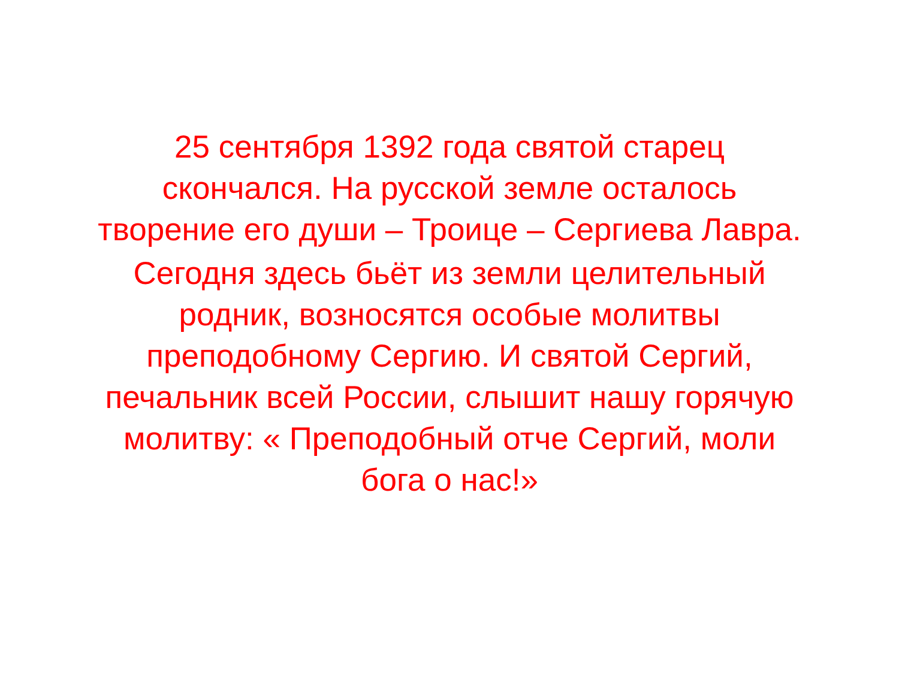25 сентября 1392 года святой старец
скончался. На русской земле осталось
творение его души – Троице – Сергиева Лавра.
Сегодня здесь бьёт из земли целительный
родник, возносятся особые молитвы
преподобному Сергию. И святой Сергий,
печальник всей России, слышит нашу горячую
молитву: « Преподобный отче Сергий, моли
бога о нас!»